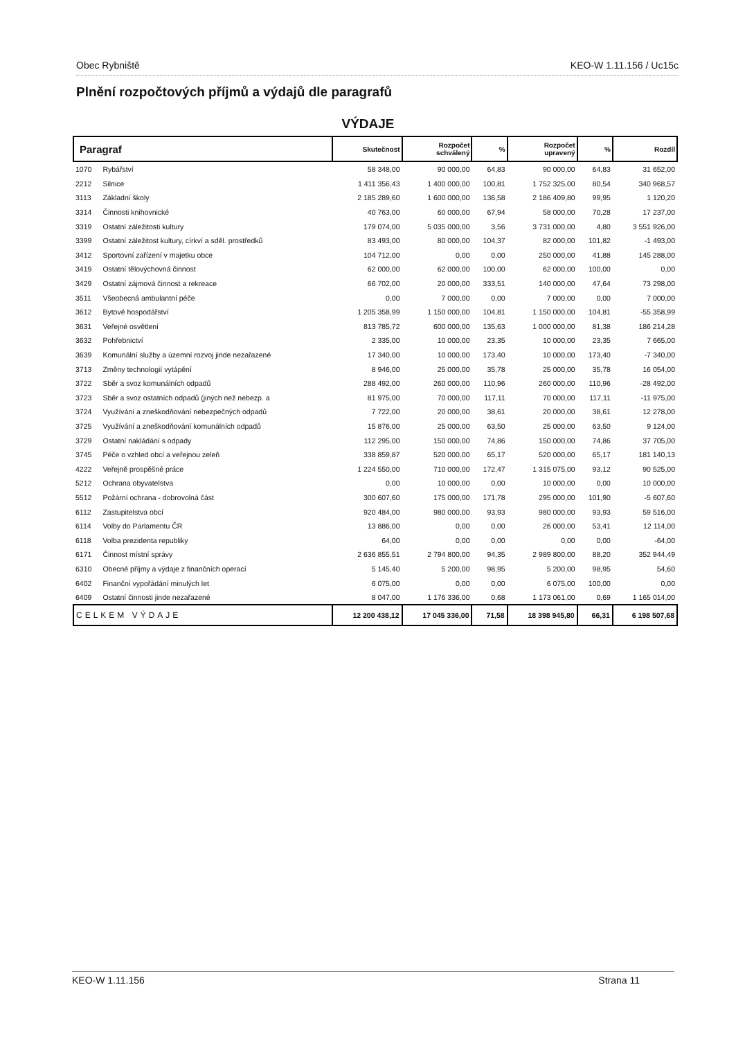Obec Rybniště KEO-W 1.11.156 / Uc15c
Plnění rozpočtových příjmů a výdajů dle paragrafů
VÝDAJE
| Paragraf | | Skutečnost | Rozpočet schválený | % | Rozpočet upravený | % | Rozdíl |
| --- | --- | --- | --- | --- | --- | --- | --- |
| 1070 | Rybářství | 58 348,00 | 90 000,00 | 64,83 | 90 000,00 | 64,83 | 31 652,00 |
| 2212 | Silnice | 1 411 356,43 | 1 400 000,00 | 100,81 | 1 752 325,00 | 80,54 | 340 968,57 |
| 3113 | Základní školy | 2 185 289,60 | 1 600 000,00 | 136,58 | 2 186 409,80 | 99,95 | 1 120,20 |
| 3314 | Činnosti knihovnické | 40 763,00 | 60 000,00 | 67,94 | 58 000,00 | 70,28 | 17 237,00 |
| 3319 | Ostatní záležitosti kultury | 179 074,00 | 5 035 000,00 | 3,56 | 3 731 000,00 | 4,80 | 3 551 926,00 |
| 3399 | Ostatní záležitost kultury, církví a sděl. prostředků | 83 493,00 | 80 000,00 | 104,37 | 82 000,00 | 101,82 | -1 493,00 |
| 3412 | Sportovní zařízení v majetku obce | 104 712,00 | 0,00 | 0,00 | 250 000,00 | 41,88 | 145 288,00 |
| 3419 | Ostatní tělovýchovná činnost | 62 000,00 | 62 000,00 | 100,00 | 62 000,00 | 100,00 | 0,00 |
| 3429 | Ostatní zájmová činnost a rekreace | 66 702,00 | 20 000,00 | 333,51 | 140 000,00 | 47,64 | 73 298,00 |
| 3511 | Všeobecná ambulantní péče | 0,00 | 7 000,00 | 0,00 | 7 000,00 | 0,00 | 7 000,00 |
| 3612 | Bytové hospodářství | 1 205 358,99 | 1 150 000,00 | 104,81 | 1 150 000,00 | 104,81 | -55 358,99 |
| 3631 | Veřejné osvětlení | 813 785,72 | 600 000,00 | 135,63 | 1 000 000,00 | 81,38 | 186 214,28 |
| 3632 | Pohřebnictví | 2 335,00 | 10 000,00 | 23,35 | 10 000,00 | 23,35 | 7 665,00 |
| 3639 | Komunální služby a územní rozvoj jinde nezařazené | 17 340,00 | 10 000,00 | 173,40 | 10 000,00 | 173,40 | -7 340,00 |
| 3713 | Změny technologií vytápění | 8 946,00 | 25 000,00 | 35,78 | 25 000,00 | 35,78 | 16 054,00 |
| 3722 | Sběr a svoz komunálních odpadů | 288 492,00 | 260 000,00 | 110,96 | 260 000,00 | 110,96 | -28 492,00 |
| 3723 | Sběr a svoz ostatních odpadů (jiných než nebezp. a | 81 975,00 | 70 000,00 | 117,11 | 70 000,00 | 117,11 | -11 975,00 |
| 3724 | Využívání a zneškodňování nebezpečných odpadů | 7 722,00 | 20 000,00 | 38,61 | 20 000,00 | 38,61 | 12 278,00 |
| 3725 | Využívání a zneškodňování komunálních odpadů | 15 876,00 | 25 000,00 | 63,50 | 25 000,00 | 63,50 | 9 124,00 |
| 3729 | Ostatní nakládání s odpady | 112 295,00 | 150 000,00 | 74,86 | 150 000,00 | 74,86 | 37 705,00 |
| 3745 | Péče o vzhled obcí a veřejnou zeleň | 338 859,87 | 520 000,00 | 65,17 | 520 000,00 | 65,17 | 181 140,13 |
| 4222 | Veřejně prospěšné práce | 1 224 550,00 | 710 000,00 | 172,47 | 1 315 075,00 | 93,12 | 90 525,00 |
| 5212 | Ochrana obyvatelstva | 0,00 | 10 000,00 | 0,00 | 10 000,00 | 0,00 | 10 000,00 |
| 5512 | Požární ochrana - dobrovolná část | 300 607,60 | 175 000,00 | 171,78 | 295 000,00 | 101,90 | -5 607,60 |
| 6112 | Zastupitelstva obcí | 920 484,00 | 980 000,00 | 93,93 | 980 000,00 | 93,93 | 59 516,00 |
| 6114 | Volby do Parlamentu ČR | 13 886,00 | 0,00 | 0,00 | 26 000,00 | 53,41 | 12 114,00 |
| 6118 | Volba prezidenta republiky | 64,00 | 0,00 | 0,00 | 0,00 | 0,00 | -64,00 |
| 6171 | Činnost místní správy | 2 636 855,51 | 2 794 800,00 | 94,35 | 2 989 800,00 | 88,20 | 352 944,49 |
| 6310 | Obecné příjmy a výdaje z finančních operací | 5 145,40 | 5 200,00 | 98,95 | 5 200,00 | 98,95 | 54,60 |
| 6402 | Finanční vypořádání minulých let | 6 075,00 | 0,00 | 0,00 | 6 075,00 | 100,00 | 0,00 |
| 6409 | Ostatní činnosti jinde nezařazené | 8 047,00 | 1 176 336,00 | 0,68 | 1 173 061,00 | 0,69 | 1 165 014,00 |
| CELKEM VÝDAJE | | 12 200 438,12 | 17 045 336,00 | 71,58 | 18 398 945,80 | 66,31 | 6 198 507,68 |
KEO-W 1.11.156 Strana 11